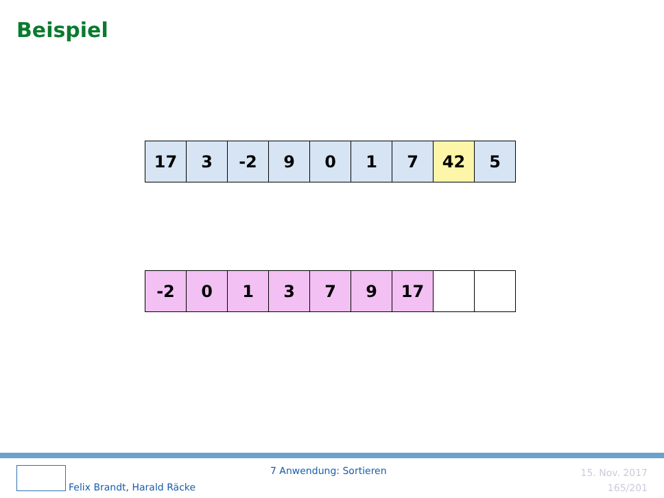Beispiel
| 17 | 3 | -2 | 9 | 0 | 1 | 7 | 42 | 5 |
| -2 | 0 | 1 | 3 | 7 | 9 | 17 | | |
Felix Brandt, Harald Räcke
7 Anwendung: Sortieren
15. Nov. 2017
165/201